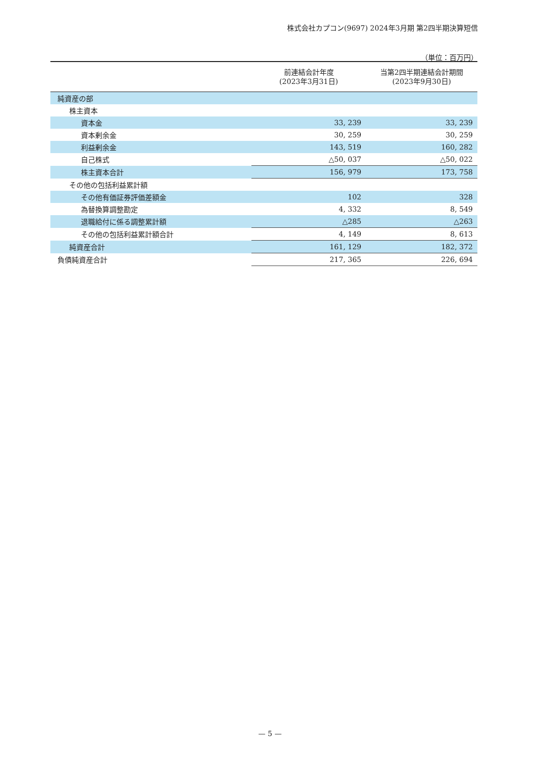株式会社カプコン(9697) 2024年3月期 第2四半期決算短信
（単位：百万円）
| | 前連結会計年度 (2023年3月31日) | 当第2四半期連結会計期間 (2023年9月30日) |
| --- | --- | --- |
| 純資産の部 | | |
| 株主資本 | | |
| 資本金 | 33, 239 | 33, 239 |
| 資本剰余金 | 30, 259 | 30, 259 |
| 利益剰余金 | 143, 519 | 160, 282 |
| 自己株式 | △50, 037 | △50, 022 |
| 株主資本合計 | 156, 979 | 173, 758 |
| その他の包括利益累計額 | | |
| その他有価証券評価差額金 | 102 | 328 |
| 為替換算調整勘定 | 4, 332 | 8, 549 |
| 退職給付に係る調整累計額 | △285 | △263 |
| その他の包括利益累計額合計 | 4, 149 | 8, 613 |
| 純資産合計 | 161, 129 | 182, 372 |
| 負債純資産合計 | 217, 365 | 226, 694 |
— 5 —